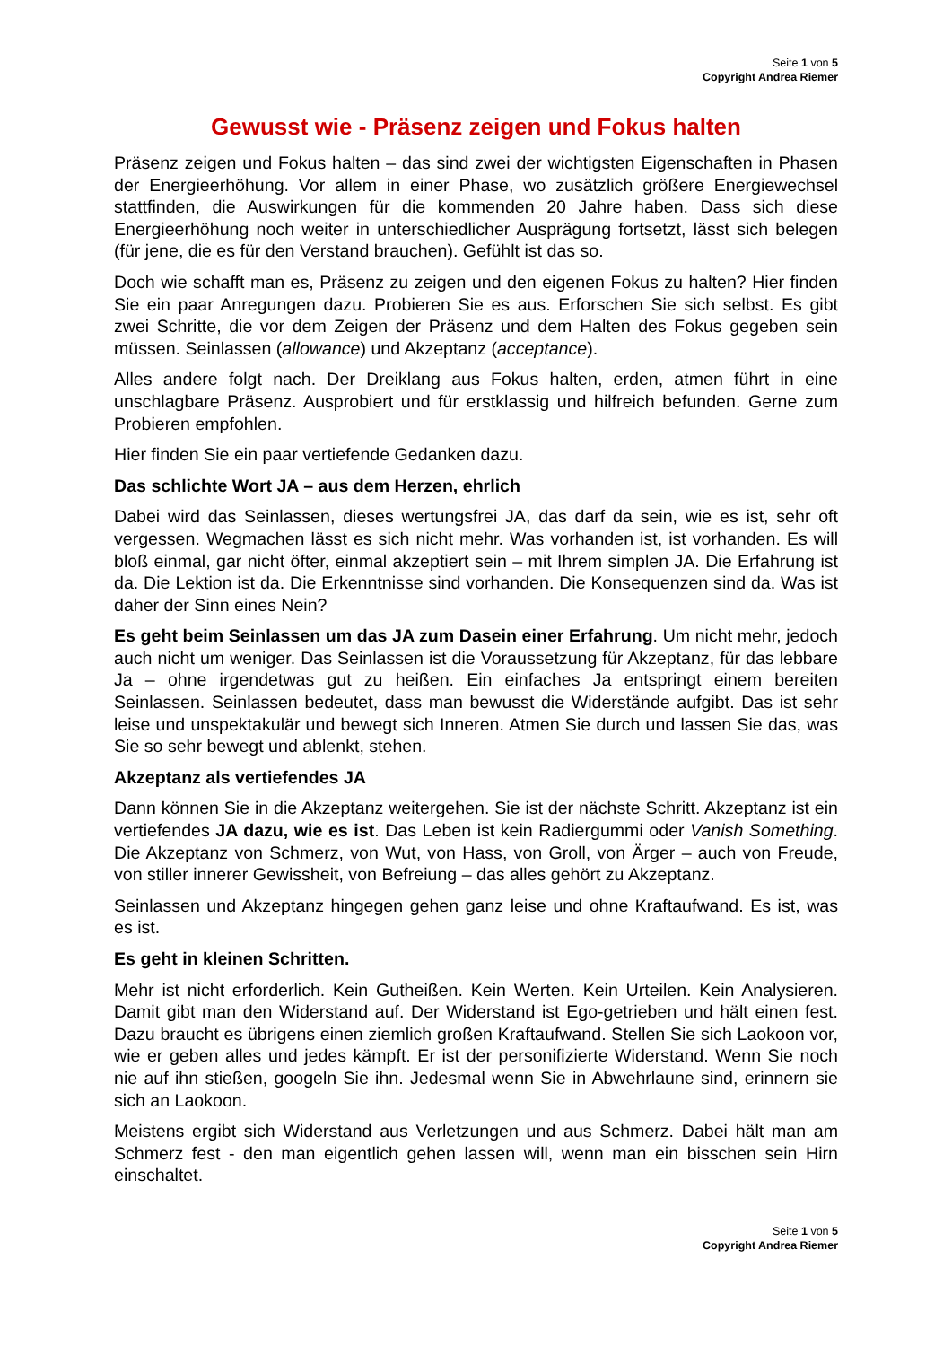Seite 1 von 5
Copyright Andrea Riemer
Gewusst wie - Präsenz zeigen und Fokus halten
Präsenz zeigen und Fokus halten – das sind zwei der wichtigsten Eigenschaften in Phasen der Energieerhöhung. Vor allem in einer Phase, wo zusätzlich größere Energiewechsel stattfinden, die Auswirkungen für die kommenden 20 Jahre haben. Dass sich diese Energieerhöhung noch weiter in unterschiedlicher Ausprägung fortsetzt, lässt sich belegen (für jene, die es für den Verstand brauchen). Gefühlt ist das so.
Doch wie schafft man es, Präsenz zu zeigen und den eigenen Fokus zu halten? Hier finden Sie ein paar Anregungen dazu. Probieren Sie es aus. Erforschen Sie sich selbst. Es gibt zwei Schritte, die vor dem Zeigen der Präsenz und dem Halten des Fokus gegeben sein müssen. Seinlassen (allowance) und Akzeptanz (acceptance).
Alles andere folgt nach. Der Dreiklang aus Fokus halten, erden, atmen führt in eine unschlagbare Präsenz. Ausprobiert und für erstklassig und hilfreich befunden. Gerne zum Probieren empfohlen.
Hier finden Sie ein paar vertiefende Gedanken dazu.
Das schlichte Wort JA – aus dem Herzen, ehrlich
Dabei wird das Seinlassen, dieses wertungsfrei JA, das darf da sein, wie es ist, sehr oft vergessen. Wegmachen lässt es sich nicht mehr. Was vorhanden ist, ist vorhanden. Es will bloß einmal, gar nicht öfter, einmal akzeptiert sein – mit Ihrem simplen JA. Die Erfahrung ist da. Die Lektion ist da. Die Erkenntnisse sind vorhanden. Die Konsequenzen sind da. Was ist daher der Sinn eines Nein?
Es geht beim Seinlassen um das JA zum Dasein einer Erfahrung. Um nicht mehr, jedoch auch nicht um weniger. Das Seinlassen ist die Voraussetzung für Akzeptanz, für das lebbare Ja – ohne irgendetwas gut zu heißen. Ein einfaches Ja entspringt einem bereiten Seinlassen. Seinlassen bedeutet, dass man bewusst die Widerstände aufgibt. Das ist sehr leise und unspektakulär und bewegt sich Inneren. Atmen Sie durch und lassen Sie das, was Sie so sehr bewegt und ablenkt, stehen.
Akzeptanz als vertiefendes JA
Dann können Sie in die Akzeptanz weitergehen. Sie ist der nächste Schritt. Akzeptanz ist ein vertiefendes JA dazu, wie es ist. Das Leben ist kein Radiergummi oder Vanish Something. Die Akzeptanz von Schmerz, von Wut, von Hass, von Groll, von Ärger – auch von Freude, von stiller innerer Gewissheit, von Befreiung – das alles gehört zu Akzeptanz.
Seinlassen und Akzeptanz hingegen gehen ganz leise und ohne Kraftaufwand. Es ist, was es ist.
Es geht in kleinen Schritten.
Mehr ist nicht erforderlich. Kein Gutheißen. Kein Werten. Kein Urteilen. Kein Analysieren. Damit gibt man den Widerstand auf. Der Widerstand ist Ego-getrieben und hält einen fest. Dazu braucht es übrigens einen ziemlich großen Kraftaufwand. Stellen Sie sich Laokoon vor, wie er geben alles und jedes kämpft. Er ist der personifizierte Widerstand. Wenn Sie noch nie auf ihn stießen, googeln Sie ihn. Jedesmal wenn Sie in Abwehrlaune sind, erinnern sie sich an Laokoon.
Meistens ergibt sich Widerstand aus Verletzungen und aus Schmerz. Dabei hält man am Schmerz fest - den man eigentlich gehen lassen will, wenn man ein bisschen sein Hirn einschaltet.
Seite 1 von 5
Copyright Andrea Riemer